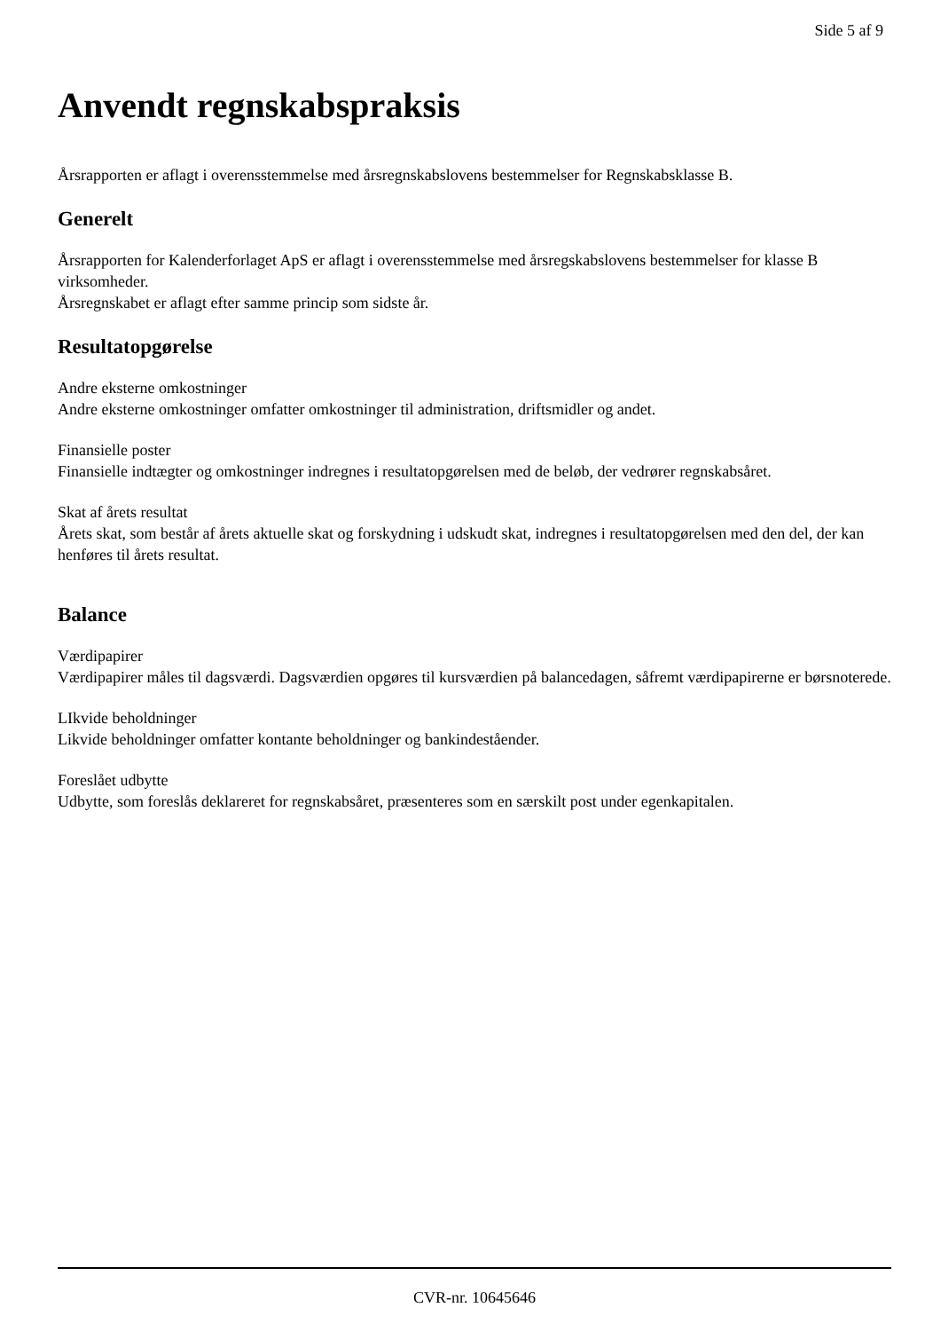Side 5 af 9
Anvendt regnskabspraksis
Årsrapporten er aflagt i overensstemmelse med årsregnskabslovens bestemmelser for Regnskabsklasse B.
Generelt
Årsrapporten for Kalenderforlaget ApS er aflagt i overensstemmelse med årsregskabslovens bestemmelser for klasse B virksomheder.
Årsregnskabet er aflagt efter samme princip som sidste år.
Resultatopgørelse
Andre eksterne omkostninger
Andre eksterne omkostninger omfatter omkostninger til administration, driftsmidler og andet.
Finansielle poster
Finansielle indtægter og omkostninger indregnes i resultatopgørelsen med de beløb, der vedrører regnskabsåret.
Skat af årets resultat
Årets skat, som består af årets aktuelle skat og forskydning i udskudt skat, indregnes i resultatopgørelsen med den del, der kan henføres til årets resultat.
Balance
Værdipapirer
Værdipapirer måles til dagsværdi. Dagsværdien opgøres til kursværdien på balancedagen, såfremt værdipapirerne er børsnoterede.
LIkvide beholdninger
Likvide beholdninger omfatter kontante beholdninger og bankindeståender.
Foreslået udbytte
Udbytte, som foreslås deklareret for regnskabsåret, præsenteres som en særskilt post under egenkapitalen.
CVR-nr. 10645646